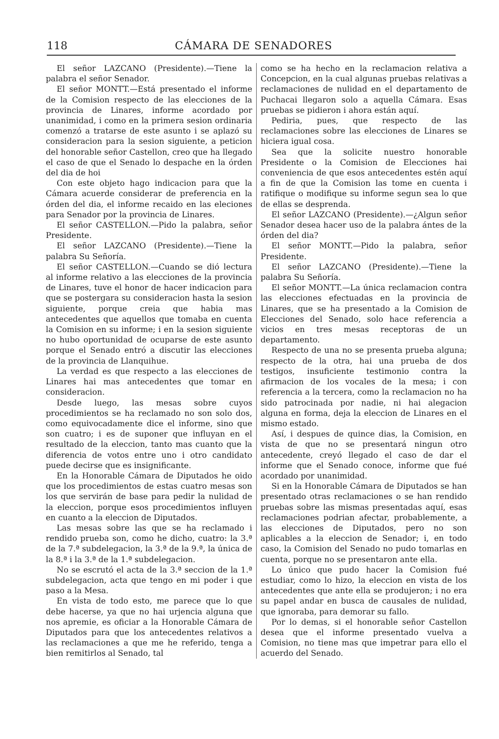118 CÁMARA DE SENADORES
El señor LAZCANO (Presidente).—Tiene la palabra el señor Senador.
El señor MONTT.—Está presentado el informe de la Comision respecto de las elecciones de la provincia de Linares, informe acordado por unanimidad, i como en la primera sesion ordinaria comenzó a tratarse de este asunto i se aplazó su consideracion para la sesion siguiente, a peticion del honorable señor Castellon, creo que ha llegado el caso de que el Senado lo despache en la órden del dia de hoi
Con este objeto hago indicacion para que la Cámara acuerde considerar de preferencia en la órden del dia, el informe recaido en las eleciones para Senador por la provincia de Linares.
El señor CASTELLON.—Pido la palabra, señor Presidente.
El señor LAZCANO (Presidente).—Tiene la palabra Su Señoría.
El señor CASTELLON.—Cuando se dió lectura al informe relativo a las elecciones de la provincia de Linares, tuve el honor de hacer indicacion para que se postergara su consideracion hasta la sesion siguiente, porque creia que habia mas antecedentes que aquellos que tomaba en cuenta la Comision en su informe; i en la sesion siguiente no hubo oportunidad de ocuparse de este asunto porque el Senado entró a discutir las elecciones de la provincia de Llanquihue.
La verdad es que respecto a las elecciones de Linares hai mas antecedentes que tomar en consideracion.
Desde luego, las mesas sobre cuyos procedimientos se ha reclamado no son solo dos, como equivocadamente dice el informe, sino que son cuatro; i es de suponer que influyan en el resultado de la eleccion, tanto mas cuanto que la diferencia de votos entre uno i otro candidato puede decirse que es insignificante.
En la Honorable Cámara de Diputados he oido que los procedimientos de estas cuatro mesas son los que servirán de base para pedir la nulidad de la eleccion, porque esos procedimientos influyen en cuanto a la eleccion de Diputados.
Las mesas sobre las que se ha reclamado i rendido prueba son, como he dicho, cuatro: la 3.ª de la 7.ª subdelegacion, la 3.ª de la 9.ª, la única de la 8.ª i la 3.ª de la 1.ª subdelegacion.
No se escrutó el acta de la 3.ª seccion de la 1.ª subdelegacion, acta que tengo en mi poder i que paso a la Mesa.
En vista de todo esto, me parece que lo que debe hacerse, ya que no hai urjencia alguna que nos apremie, es oficiar a la Honorable Cámara de Diputados para que los antecedentes relativos a las reclamaciones a que me he referido, tenga a bien remitirlos al Senado, tal
como se ha hecho en la reclamacion relativa a Concepcion, en la cual algunas pruebas relativas a reclamaciones de nulidad en el departamento de Puchacai llegaron solo a aquella Cámara. Esas pruebas se pidieron i ahora están aquí.
Pediria, pues, que respecto de las reclamaciones sobre las elecciones de Linares se hiciera igual cosa.
Sea que la solicite nuestro honorable Presidente o la Comision de Elecciones hai conveniencia de que esos antecedentes estén aquí a fin de que la Comision las tome en cuenta i ratifique o modifique su informe segun sea lo que de ellas se desprenda.
El señor LAZCANO (Presidente).—¿Algun señor Senador desea hacer uso de la palabra ántes de la órden del dia?
El señor MONTT.—Pido la palabra, señor Presidente.
El señor LAZCANO (Presidente).—Tiene la palabra Su Señoría.
El señor MONTT.—La única reclamacion contra las elecciones efectuadas en la provincia de Linares, que se ha presentado a la Comision de Elecciones del Senado, solo hace referencia a vicios en tres mesas receptoras de un departamento.
Respecto de una no se presenta prueba alguna; respecto de la otra, hai una prueba de dos testigos, insuficiente testimonio contra la afirmacion de los vocales de la mesa; i con referencia a la tercera, como la reclamacion no ha sido patrocinada por nadie, ni hai alegacion alguna en forma, deja la eleccion de Linares en el mismo estado.
Así, i despues de quince dias, la Comision, en vista de que no se presentará ningun otro antecedente, creyó llegado el caso de dar el informe que el Senado conoce, informe que fué acordado por unanimidad.
Si en la Honorable Cámara de Diputados se han presentado otras reclamaciones o se han rendido pruebas sobre las mismas presentadas aquí, esas reclamaciones podrian afectar, probablemente, a las elecciones de Diputados, pero no son aplicables a la eleccion de Senador; i, en todo caso, la Comision del Senado no pudo tomarlas en cuenta, porque no se presentaron ante ella.
Lo único que pudo hacer la Comision fué estudiar, como lo hizo, la eleccion en vista de los antecedentes que ante ella se produjeron; i no era su papel andar en busca de causales de nulidad, que ignoraba, para demorar su fallo.
Por lo demas, si el honorable señor Castellon desea que el informe presentado vuelva a Comision, no tiene mas que impetrar para ello el acuerdo del Senado.